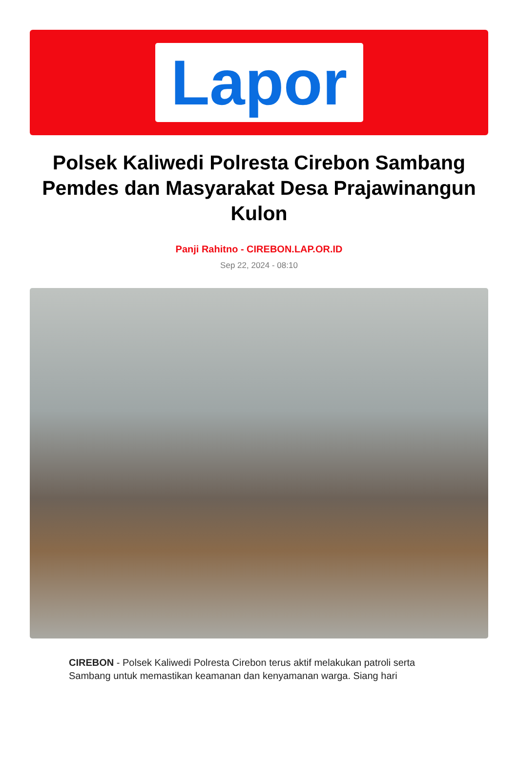Lapor
Polsek Kaliwedi Polresta Cirebon Sambang Pemdes dan Masyarakat Desa Prajawinangun Kulon
Panji Rahitno - CIREBON.LAP.OR.ID
Sep 22, 2024 - 08:10
CIREBON - Polsek Kaliwedi Polresta Cirebon terus aktif melakukan patroli serta Sambang untuk memastikan keamanan dan kenyamanan warga. Siang hari